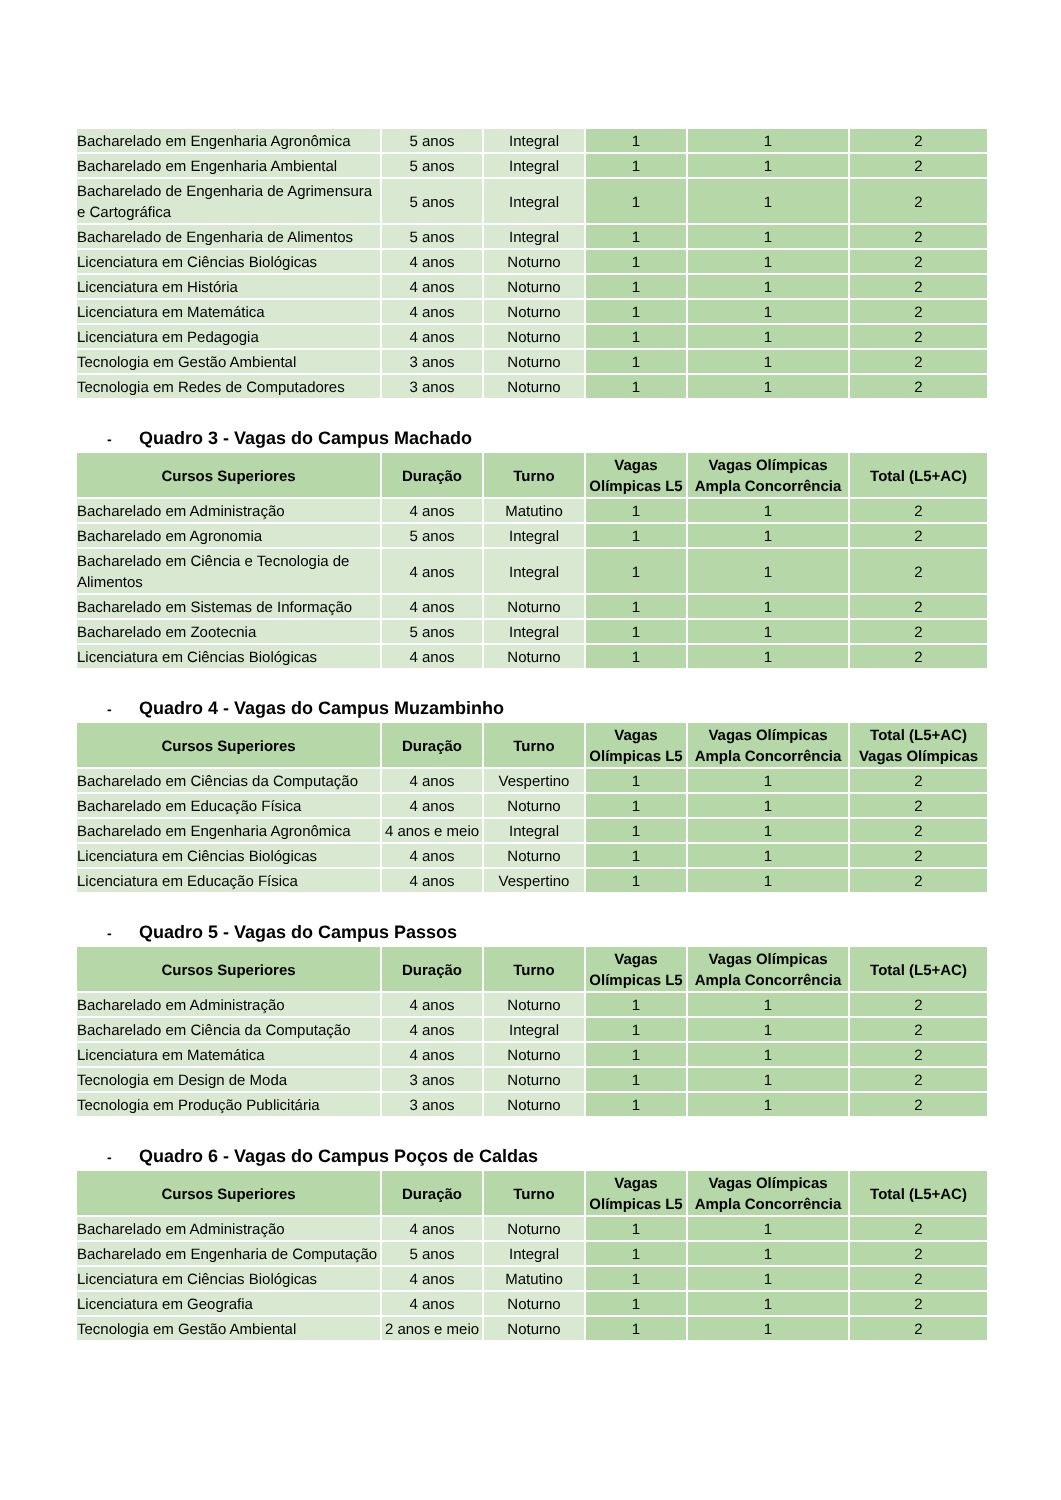| Bacharelado em Engenharia Agronômica | 5 anos | Integral | 1 | 1 | 2 |
| Bacharelado em Engenharia Ambiental | 5 anos | Integral | 1 | 1 | 2 |
| Bacharelado de Engenharia de Agrimensura e Cartográfica | 5 anos | Integral | 1 | 1 | 2 |
| Bacharelado de Engenharia de Alimentos | 5 anos | Integral | 1 | 1 | 2 |
| Licenciatura em Ciências Biológicas | 4 anos | Noturno | 1 | 1 | 2 |
| Licenciatura em História | 4 anos | Noturno | 1 | 1 | 2 |
| Licenciatura em Matemática | 4 anos | Noturno | 1 | 1 | 2 |
| Licenciatura em Pedagogia | 4 anos | Noturno | 1 | 1 | 2 |
| Tecnologia em Gestão Ambiental | 3 anos | Noturno | 1 | 1 | 2 |
| Tecnologia em Redes de Computadores | 3 anos | Noturno | 1 | 1 | 2 |
- Quadro 3 - Vagas do Campus Machado
| Cursos Superiores | Duração | Turno | Vagas Olímpicas L5 | Vagas Olímpicas Ampla Concorrência | Total (L5+AC) |
| --- | --- | --- | --- | --- | --- |
| Bacharelado em Administração | 4 anos | Matutino | 1 | 1 | 2 |
| Bacharelado em Agronomia | 5 anos | Integral | 1 | 1 | 2 |
| Bacharelado em Ciência e Tecnologia de Alimentos | 4 anos | Integral | 1 | 1 | 2 |
| Bacharelado em Sistemas de Informação | 4 anos | Noturno | 1 | 1 | 2 |
| Bacharelado em Zootecnia | 5 anos | Integral | 1 | 1 | 2 |
| Licenciatura em Ciências Biológicas | 4 anos | Noturno | 1 | 1 | 2 |
- Quadro 4 - Vagas do Campus Muzambinho
| Cursos Superiores | Duração | Turno | Vagas Olímpicas L5 | Vagas Olímpicas Ampla Concorrência | Total (L5+AC) Vagas Olímpicas |
| --- | --- | --- | --- | --- | --- |
| Bacharelado em Ciências da Computação | 4 anos | Vespertino | 1 | 1 | 2 |
| Bacharelado em Educação Física | 4 anos | Noturno | 1 | 1 | 2 |
| Bacharelado em Engenharia Agronômica | 4 anos e meio | Integral | 1 | 1 | 2 |
| Licenciatura em Ciências Biológicas | 4 anos | Noturno | 1 | 1 | 2 |
| Licenciatura em Educação Física | 4 anos | Vespertino | 1 | 1 | 2 |
- Quadro 5 - Vagas do Campus Passos
| Cursos Superiores | Duração | Turno | Vagas Olímpicas L5 | Vagas Olímpicas Ampla Concorrência | Total (L5+AC) |
| --- | --- | --- | --- | --- | --- |
| Bacharelado em Administração | 4 anos | Noturno | 1 | 1 | 2 |
| Bacharelado em Ciência da Computação | 4 anos | Integral | 1 | 1 | 2 |
| Licenciatura em Matemática | 4 anos | Noturno | 1 | 1 | 2 |
| Tecnologia em Design de Moda | 3 anos | Noturno | 1 | 1 | 2 |
| Tecnologia em Produção Publicitária | 3 anos | Noturno | 1 | 1 | 2 |
- Quadro 6 - Vagas do Campus Poços de Caldas
| Cursos Superiores | Duração | Turno | Vagas Olímpicas L5 | Vagas Olímpicas Ampla Concorrência | Total (L5+AC) |
| --- | --- | --- | --- | --- | --- |
| Bacharelado em Administração | 4 anos | Noturno | 1 | 1 | 2 |
| Bacharelado em Engenharia de Computação | 5 anos | Integral | 1 | 1 | 2 |
| Licenciatura em Ciências Biológicas | 4 anos | Matutino | 1 | 1 | 2 |
| Licenciatura em Geografia | 4 anos | Noturno | 1 | 1 | 2 |
| Tecnologia em Gestão Ambiental | 2 anos e meio | Noturno | 1 | 1 | 2 |